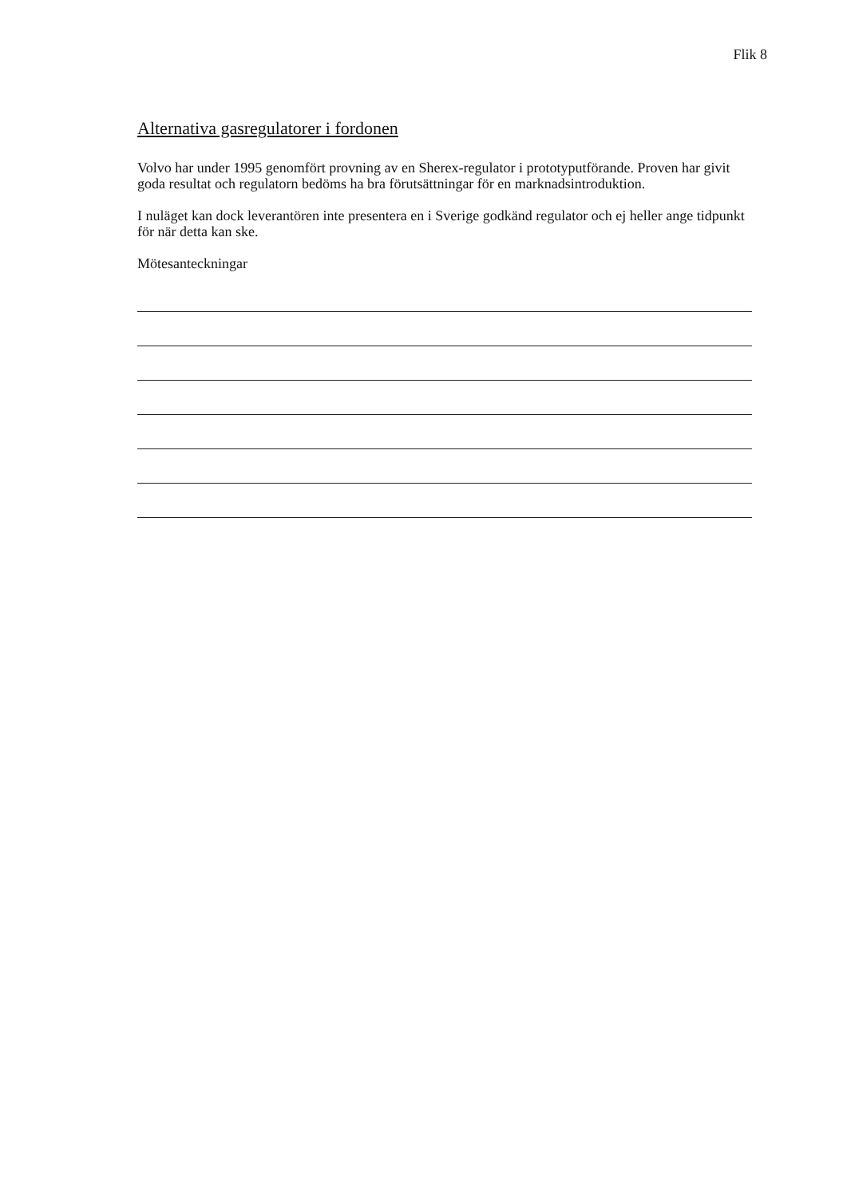Flik 8
Alternativa gasregulatorer i fordonen
Volvo har under 1995 genomfört provning av en Sherex-regulator i prototyputförande. Proven har givit goda resultat och regulatorn bedöms ha bra förutsättningar för en marknadsintroduktion.
I nuläget kan dock leverantören inte presentera en i Sverige godkänd regulator och ej heller ange tidpunkt för när detta kan ske.
Mötesanteckningar